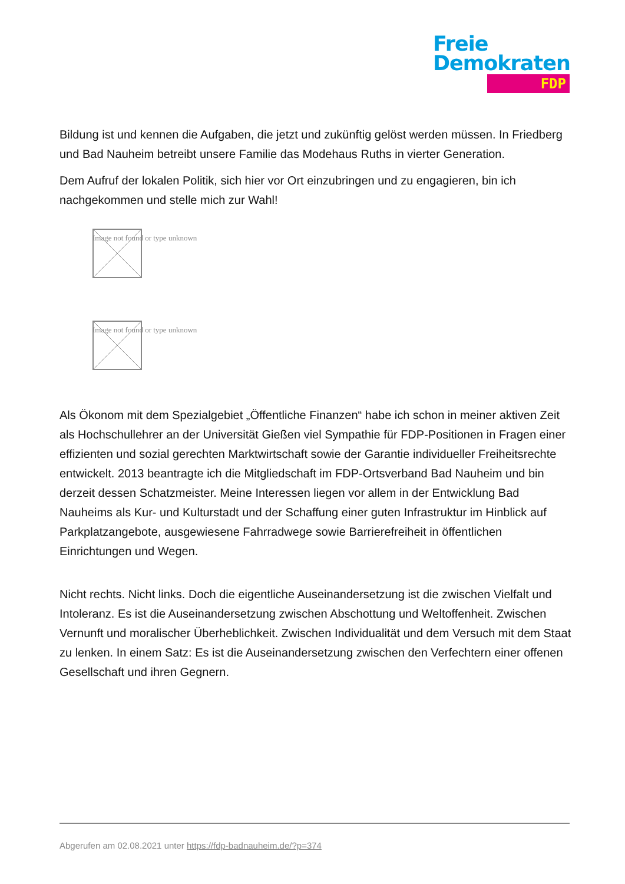Freie
Demokraten
FDP
Bildung ist und kennen die Aufgaben, die jetzt und zukünftig gelöst werden müssen. In Friedberg und Bad Nauheim betreibt unsere Familie das Modehaus Ruths in vierter Generation.
Dem Aufruf der lokalen Politik, sich hier vor Ort einzubringen und zu engagieren, bin ich nachgekommen und stelle mich zur Wahl!
Image not found or type unknown
Image not found or type unknown
Als Ökonom mit dem Spezialgebiet „Öffentliche Finanzen“ habe ich schon in meiner aktiven Zeit als Hochschullehrer an der Universität Gießen viel Sympathie für FDP-Positionen in Fragen einer effizienten und sozial gerechten Marktwirtschaft sowie der Garantie individueller Freiheitsrechte entwickelt. 2013 beantragte ich die Mitgliedschaft im FDP-Ortsverband Bad Nauheim und bin derzeit dessen Schatzmeister. Meine Interessen liegen vor allem in der Entwicklung Bad Nauheims als Kur- und Kulturstadt und der Schaffung einer guten Infrastruktur im Hinblick auf Parkplatzangebote, ausgewiesene Fahrradwege sowie Barrierefreiheit in öffentlichen Einrichtungen und Wegen.
Nicht rechts. Nicht links. Doch die eigentliche Auseinandersetzung ist die zwischen Vielfalt und Intoleranz. Es ist die Auseinandersetzung zwischen Abschottung und Weltoffenheit. Zwischen Vernunft und moralischer Überheblichkeit. Zwischen Individualität und dem Versuch mit dem Staat zu lenken. In einem Satz: Es ist die Auseinandersetzung zwischen den Verfechtern einer offenen Gesellschaft und ihren Gegnern.
Abgerufen am 02.08.2021 unter https://fdp-badnauheim.de/?p=374